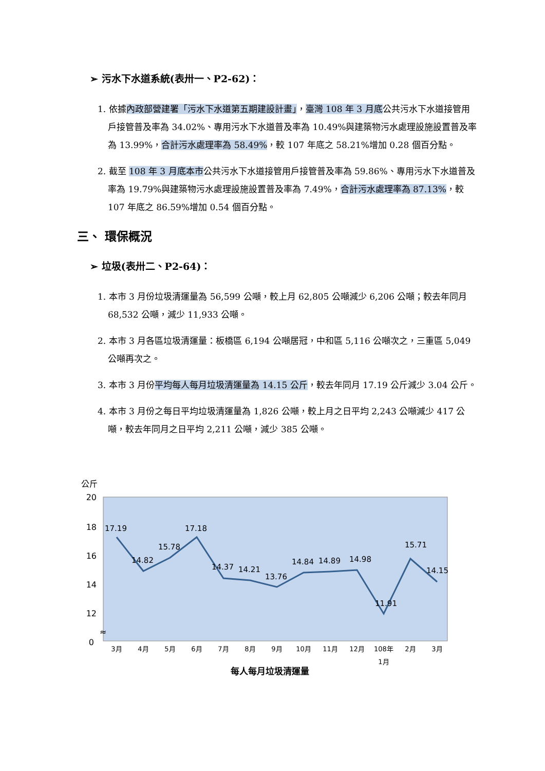➢ 污水下水道系統(表卅一、P2-62)：
1. 依據內政部營建署「污水下水道第五期建設計畫」，臺灣 108 年 3 月底公共污水下水道接管用戶接管普及率為 34.02%、專用污水下水道普及率為 10.49%與建築物污水處理設施設置普及率為 13.99%，合計污水處理率為 58.49%，較 107 年底之 58.21%增加 0.28 個百分點。
2. 截至 108 年 3 月底本市公共污水下水道接管用戶接管普及率為 59.86%、專用污水下水道普及率為 19.79%與建築物污水處理設施設置普及率為 7.49%，合計污水處理率為 87.13%，較 107 年底之 86.59%增加 0.54 個百分點。
三、 環保概況
➢ 垃圾(表卅二、P2-64)：
1. 本市 3 月份垃圾清運量為 56,599 公噸，較上月 62,805 公噸減少 6,206 公噸；較去年同月 68,532 公噸，減少 11,933 公噸。
2. 本市 3 月各區垃圾清運量：板橋區 6,194 公噸居冠，中和區 5,116 公噸次之，三重區 5,049 公噸再次之。
3. 本市 3 月份平均每人每月垃圾清運量為 14.15 公斤，較去年同月 17.19 公斤減少 3.04 公斤。
4. 本市 3 月份之每日平均垃圾清運量為 1,826 公噸，較上月之日平均 2,243 公噸減少 417 公噸，較去年同月之日平均 2,211 公噸，減少 385 公噸。
公斤
20
18
16
14
12
0
≈
17.19
14.82
15.78
17.18
14.37
14.21
13.76
14.84
14.89
14.98
11.91
15.71
14.15
3月
4月
5月
6月
7月
8月
9月
10月
11月
12月
108年
1月
2月
3月
每人每月垃圾清運量